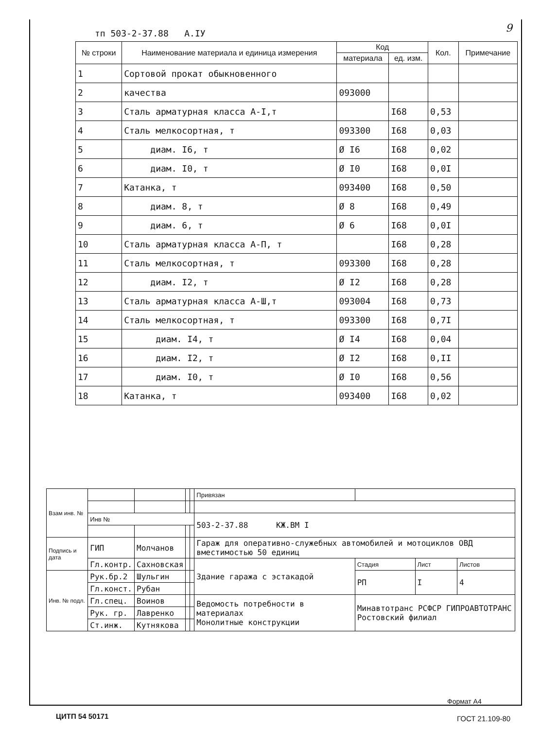тп 503-2-37.88 А.IУ 9
| № строки | Наименование материала и единица измерения | Код | | Кол. | Примечание |
| --- | --- | --- | --- | --- | --- |
| | | материала | ед. изм. | | |
| 1 | Сортовой прокат обыкновенного | | | | |
| 2 | качества | 093000 | | | |
| 3 | Сталь арматурная класса А-I,т | | I68 | 0,53 | |
| 4 | Сталь мелкосортная, т | 093300 | I68 | 0,03 | |
| 5 | диам. I6, т | Ø I6 | I68 | 0,02 | |
| 6 | диам. I0, т | Ø I0 | I68 | 0,0I | |
| 7 | Катанка, т | 093400 | I68 | 0,50 | |
| 8 | диам. 8, т | Ø 8 | I68 | 0,49 | |
| 9 | диам. 6, т | Ø 6 | I68 | 0,0I | |
| 10 | Сталь арматурная класса А-П, т | | I68 | 0,28 | |
| 11 | Сталь мелкосортная, т | 093300 | I68 | 0,28 | |
| 12 | диам. I2, т | Ø I2 | I68 | 0,28 | |
| 13 | Сталь арматурная класса А-Ш,т | 093004 | I68 | 0,73 | |
| 14 | Сталь мелкосортная, т | 093300 | I68 | 0,7I | |
| 15 | диам. I4, т | Ø I4 | I68 | 0,04 | |
| 16 | диам. I2, т | Ø I2 | I68 | 0,II | |
| 17 | диам. I0, т | Ø I0 | I68 | 0,56 | |
| 18 | Катанка, т | 093400 | I68 | 0,02 | |
| Взам инв. № | | | | | Привязан | | | |
| | Инв № | | | | 503-2-37.88 КЖ.ВМ I | | | |
| Подпись и дата | ГИП | Молчанов | | | Гараж для оперативно-служебных автомобилей и мотоциклов ОВД вместимостью 50 единиц | | | |
| | Гл.контр. | Сахновская | | | Здание гаража с эстакадой | Стадия | Лист | Листов |
| Инв. № подл. | Рук.бр.2 | Шульгин | | | | РП | I | 4 |
| | Гл.конст. | Рубан | | | | | | |
| | Гл.спец. | Воинов | | | Ведомость потребности в материалах Монолитные конструкции | Минавтотранс РСФСР ГИПРОАВТОТРАНС Ростовский филиал | | |
| | Рук. гр. | Лавренко | | | | | | |
| | Ст.инж. | Кутнякова | | | | | | |
Формат А4
ЦИТП 54 50171 ГОСТ 21.109-80